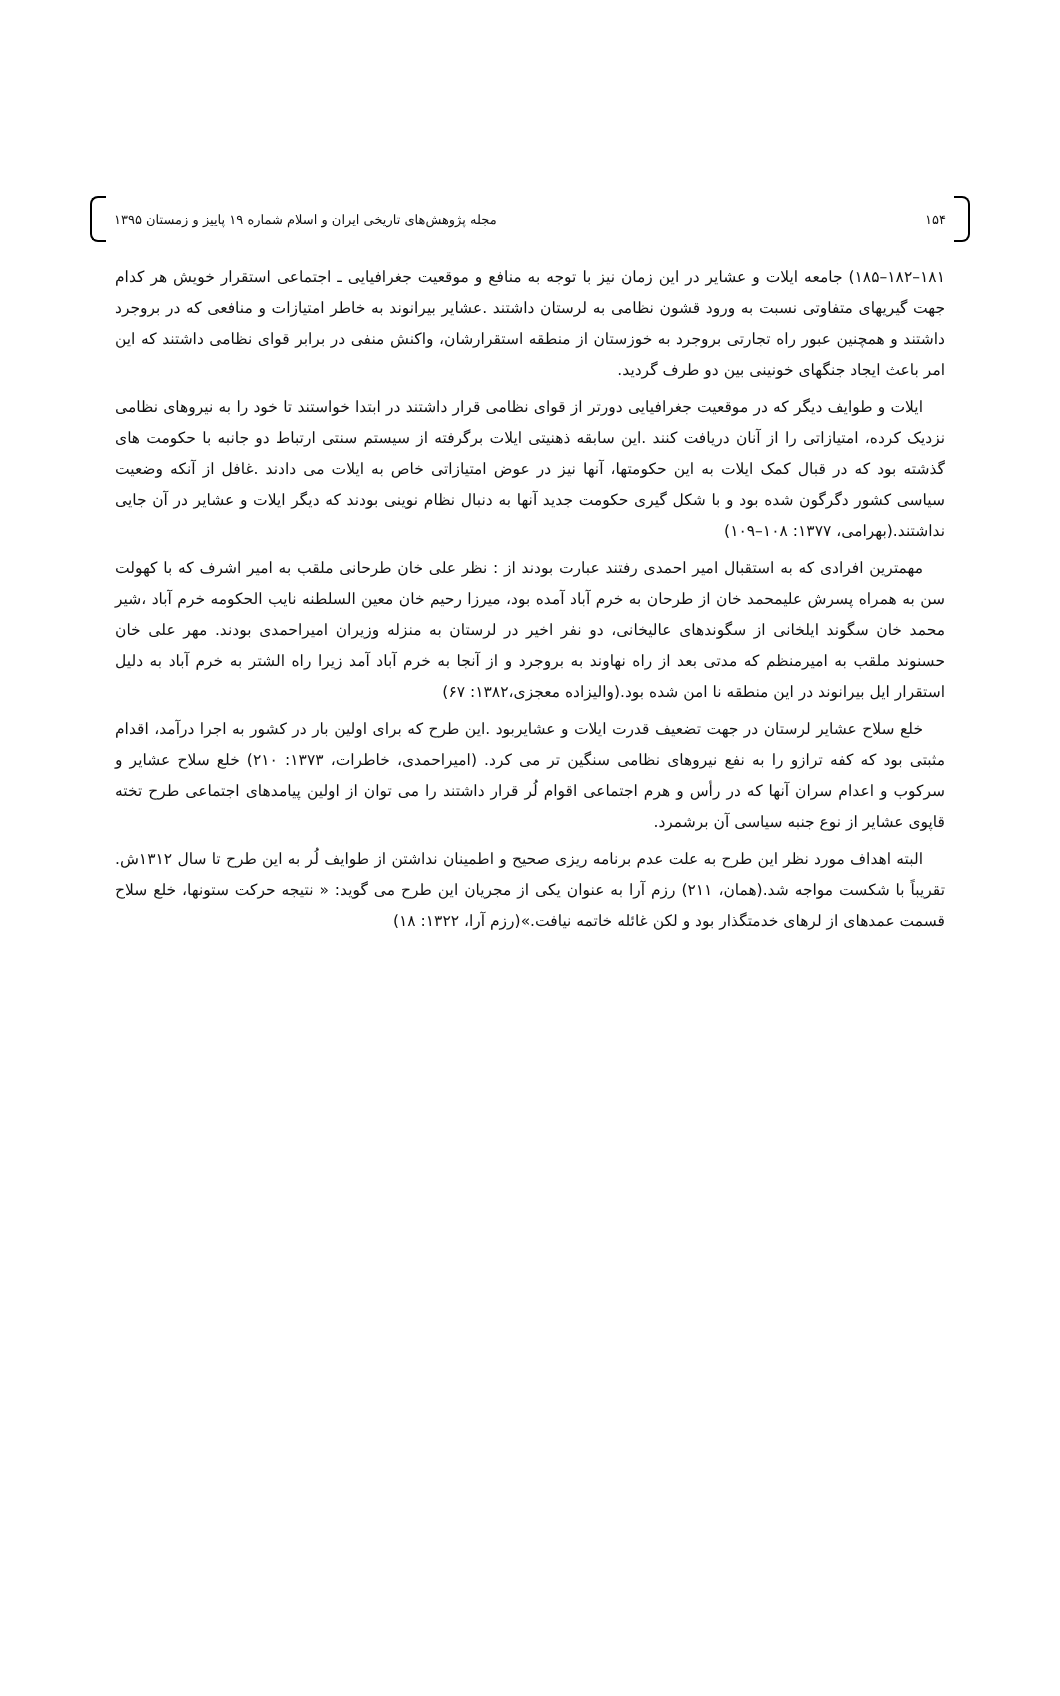۱۵۴ مجله پژوهش‌های تاریخی ایران و اسلام شماره ۱۹ پاییز و زمستان ۱۳۹۵
۱۸۱–۱۸۲–۱۸۵) جامعه ایلات و عشایر در این زمان نیز با توجه به منافع و موقعیت جغرافیایی ـ اجتماعی استقرار خویش هر کدام جهت گیریهای متفاوتی نسبت به ورود قشون نظامی به لرستان داشتند .عشایر بیرانوند به خاطر امتیازات و منافعی که در بروجرد داشتند و همچنین عبور راه تجارتی بروجرد به خوزستان از منطقه استقرارشان، واکنش منفی در برابر قوای نظامی داشتند که این امر باعث ایجاد جنگهای خونینی بین دو طرف گردید.
ایلات و طوایف دیگر که در موقعیت جغرافیایی دورتر از قوای نظامی قرار داشتند در ابتدا خواستند تا خود را به نیروهای نظامی نزدیک کرده، امتیازاتی را از آنان دریافت کنند .این سابقه ذهنیتی ایلات برگرفته از سیستم سنتی ارتباط دو جانبه با حکومت های گذشته بود که در قبال کمک ایلات به این حکومتها، آنها نیز در عوض امتیازاتی خاص به ایلات می دادند .غافل از آنکه وضعیت سیاسی کشور دگرگون شده بود و با شکل گیری حکومت جدید آنها به دنبال نظام نوینی بودند که دیگر ایلات و عشایر در آن جایی نداشتند.(بهرامی، ۱۳۷۷: ۱۰۸–۱۰۹)
مهمترین افرادی که به استقبال امیر احمدی رفتند عبارت بودند از : نظر علی خان طرحانی ملقب به امیر اشرف که با کهولت سن به همراه پسرش علیمحمد خان از طرحان به خرم آباد آمده بود، میرزا رحیم خان معین السلطنه نایب الحکومه خرم آباد ،شیر محمد خان سگوند ایلخانی از سگوندهای عالیخانی، دو نفر اخیر در لرستان به منزله وزیران امیراحمدی بودند. مهر علی خان حسنوند ملقب به امیرمنظم که مدتی بعد از راه نهاوند به بروجرد و از آنجا به خرم آباد آمد زیرا راه الشتر به خرم آباد به دلیل استقرار ایل بیرانوند در این منطقه نا امن شده بود.(والیزاده معجزی،۱۳۸۲: ۶۷)
خلع سلاح عشایر لرستان در جهت تضعیف قدرت ایلات و عشایربود .این طرح که برای اولین بار در کشور به اجرا درآمد، اقدام مثبتی بود که کفه ترازو را به نفع نیروهای نظامی سنگین تر می کرد. (امیراحمدی، خاطرات، ۱۳۷۳: ۲۱۰) خلع سلاح عشایر و سرکوب و اعدام سران آنها که در رأس و هرم اجتماعی اقوام لُر قرار داشتند را می توان از اولین پیامدهای اجتماعی طرح تخته قاپوی عشایر از نوع جنبه سیاسی آن برشمرد.
البته اهداف مورد نظر این طرح به علت عدم برنامه ریزی صحیح و اطمینان نداشتن از طوایف لُر به این طرح تا سال ۱۳۱۲ش. تقریباً با شکست مواجه شد.(همان، ۲۱۱) رزم آرا به عنوان یکی از مجریان این طرح می گوید: « نتیجه حرکت ستونها، خلع سلاح قسمت عمدهای از لرهای خدمتگذار بود و لکن غائله خاتمه نیافت.»(رزم آرا، ۱۳۲۲: ۱۸)